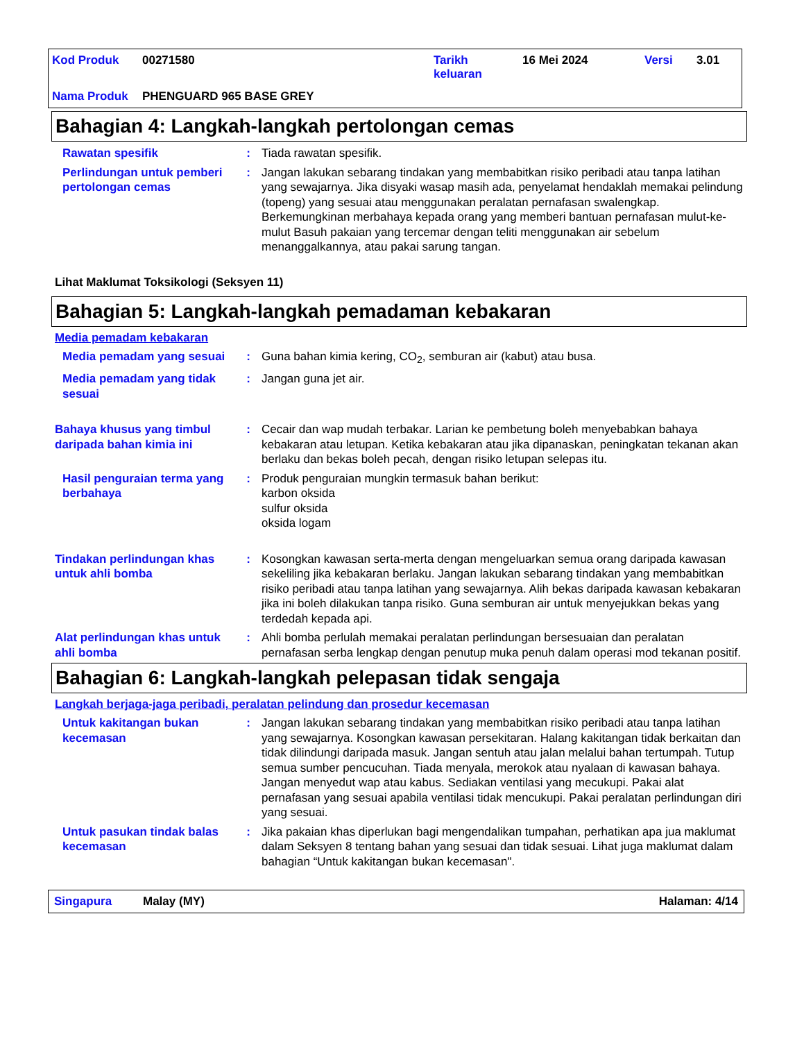| Kod Produk | 00271580 | Tarikh keluaran | 16 Mei 2024 | Versi | 3.01 |
| Nama Produk | PHENGUARD 965 BASE GREY | | | | |
Bahagian 4: Langkah-langkah pertolongan cemas
Rawatan spesifik : Tiada rawatan spesifik.
Perlindungan untuk pemberi pertolongan cemas
: Jangan lakukan sebarang tindakan yang membabitkan risiko peribadi atau tanpa latihan yang sewajarnya. Jika disyaki wasap masih ada, penyelamat hendaklah memakai pelindung (topeng) yang sesuai atau menggunakan peralatan pernafasan swalengkap. Berkemungkinan merbahaya kepada orang yang memberi bantuan pernafasan mulut-ke-mulut Basuh pakaian yang tercemar dengan teliti menggunakan air sebelum menanggalkannya, atau pakai sarung tangan.
Lihat Maklumat Toksikologi (Seksyen 11)
Bahagian 5: Langkah-langkah pemadaman kebakaran
Media pemadam kebakaran
Media pemadam yang sesuai : Guna bahan kimia kering, CO<sub>2</sub>, semburan air (kabut) atau busa.
Media pemadam yang tidak sesuai
: Jangan guna jet air.
Bahaya khusus yang timbul daripada bahan kimia ini
: Cecair dan wap mudah terbakar. Larian ke pembetung boleh menyebabkan bahaya kebakaran atau letupan. Ketika kebakaran atau jika dipanaskan, peningkatan tekanan akan berlaku dan bekas boleh pecah, dengan risiko letupan selepas itu.
Hasil penguraian terma yang berbahaya
: Produk penguraian mungkin termasuk bahan berikut:
karbon oksida
sulfur oksida
oksida logam
Tindakan perlindungan khas untuk ahli bomba
: Kosongkan kawasan serta-merta dengan mengeluarkan semua orang daripada kawasan sekeliling jika kebakaran berlaku. Jangan lakukan sebarang tindakan yang membabitkan risiko peribadi atau tanpa latihan yang sewajarnya. Alih bekas daripada kawasan kebakaran jika ini boleh dilakukan tanpa risiko. Guna semburan air untuk menyejukkan bekas yang terdedah kepada api.
Alat perlindungan khas untuk ahli bomba
: Ahli bomba perlulah memakai peralatan perlindungan bersesuaian dan peralatan pernafasan serba lengkap dengan penutup muka penuh dalam operasi mod tekanan positif.
Bahagian 6: Langkah-langkah pelepasan tidak sengaja
Langkah berjaga-jaga peribadi, peralatan pelindung dan prosedur kecemasan
Untuk kakitangan bukan kecemasan
: Jangan lakukan sebarang tindakan yang membabitkan risiko peribadi atau tanpa latihan yang sewajarnya. Kosongkan kawasan persekitaran. Halang kakitangan tidak berkaitan dan tidak dilindungi daripada masuk. Jangan sentuh atau jalan melalui bahan tertumpah. Tutup semua sumber pencucuhan. Tiada menyala, merokok atau nyalaan di kawasan bahaya. Jangan menyedut wap atau kabus. Sediakan ventilasi yang mecukupi. Pakai alat pernafasan yang sesuai apabila ventilasi tidak mencukupi. Pakai peralatan perlindungan diri yang sesuai.
Untuk pasukan tindak balas kecemasan
: Jika pakaian khas diperlukan bagi mengendalikan tumpahan, perhatikan apa jua maklumat dalam Seksyen 8 tentang bahan yang sesuai dan tidak sesuai. Lihat juga maklumat dalam bahagian “Untuk kakitangan bukan kecemasan".
Singapura Malay (MY) Halaman: 4/14